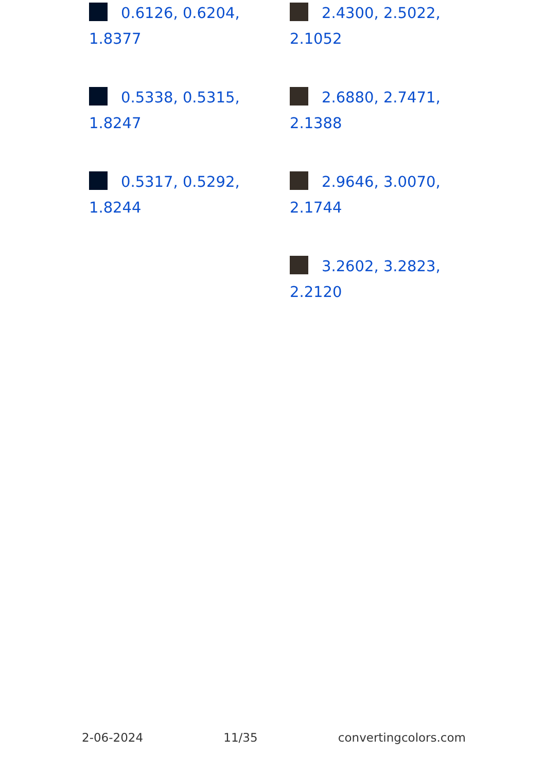0.6126, 0.6204, 1.8377
0.5338, 0.5315, 1.8247
0.5317, 0.5292, 1.8244
2.4300, 2.5022, 2.1052
2.6880, 2.7471, 2.1388
2.9646, 3.0070, 2.1744
3.2602, 3.2823, 2.2120
2-06-2024 11/35 convertingcolors.com